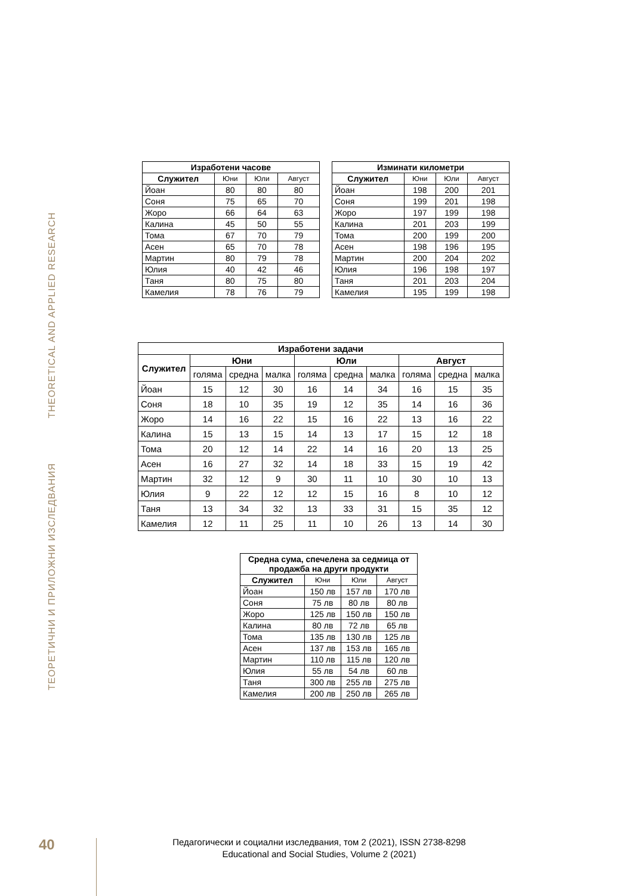THEORETICAL AND APPLIED RESEARCH
ТЕОРЕТИЧНИ И ПРИЛОЖНИ ИЗСЛЕДВАНИЯ
| Изработени часове | | | |
| --- | --- | --- | --- |
| Служител | Юни | Юли | Август |
| Йоан | 80 | 80 | 80 |
| Соня | 75 | 65 | 70 |
| Жоро | 66 | 64 | 63 |
| Калина | 45 | 50 | 55 |
| Тома | 67 | 70 | 79 |
| Асен | 65 | 70 | 78 |
| Мартин | 80 | 79 | 78 |
| Юлия | 40 | 42 | 46 |
| Таня | 80 | 75 | 80 |
| Камелия | 78 | 76 | 79 |
| Изминати километри | | | |
| --- | --- | --- | --- |
| Служител | Юни | Юли | Август |
| Йоан | 198 | 200 | 201 |
| Соня | 199 | 201 | 198 |
| Жоро | 197 | 199 | 198 |
| Калина | 201 | 203 | 199 |
| Тома | 200 | 199 | 200 |
| Асен | 198 | 196 | 195 |
| Мартин | 200 | 204 | 202 |
| Юлия | 196 | 198 | 197 |
| Таня | 201 | 203 | 204 |
| Камелия | 195 | 199 | 198 |
| Изработени задачи | | | | | | | | | |
| --- | --- | --- | --- | --- | --- | --- | --- | --- | --- |
| Служител | Юни | | | Юли | | | Август | | |
| | голяма | средна | малка | голяма | средна | малка | голяма | средна | малка |
| Йоан | 15 | 12 | 30 | 16 | 14 | 34 | 16 | 15 | 35 |
| Соня | 18 | 10 | 35 | 19 | 12 | 35 | 14 | 16 | 36 |
| Жоро | 14 | 16 | 22 | 15 | 16 | 22 | 13 | 16 | 22 |
| Калина | 15 | 13 | 15 | 14 | 13 | 17 | 15 | 12 | 18 |
| Тома | 20 | 12 | 14 | 22 | 14 | 16 | 20 | 13 | 25 |
| Асен | 16 | 27 | 32 | 14 | 18 | 33 | 15 | 19 | 42 |
| Мартин | 32 | 12 | 9 | 30 | 11 | 10 | 30 | 10 | 13 |
| Юлия | 9 | 22 | 12 | 12 | 15 | 16 | 8 | 10 | 12 |
| Таня | 13 | 34 | 32 | 13 | 33 | 31 | 15 | 35 | 12 |
| Камелия | 12 | 11 | 25 | 11 | 10 | 26 | 13 | 14 | 30 |
| Средна сума, спечелена за седмица от продажба на други продукти | | | |
| --- | --- | --- | --- |
| Служител | Юни | Юли | Август |
| Йоан | 150 лв | 157 лв | 170 лв |
| Соня | 75 лв | 80 лв | 80 лв |
| Жоро | 125 лв | 150 лв | 150 лв |
| Калина | 80 лв | 72 лв | 65 лв |
| Тома | 135 лв | 130 лв | 125 лв |
| Асен | 137 лв | 153 лв | 165 лв |
| Мартин | 110 лв | 115 лв | 120 лв |
| Юлия | 55 лв | 54 лв | 60 лв |
| Таня | 300 лв | 255 лв | 275 лв |
| Камелия | 200 лв | 250 лв | 265 лв |
40
Педагогически и социални изследвания, том 2 (2021), ISSN 2738-8298
Educational and Social Studies, Volume 2 (2021)